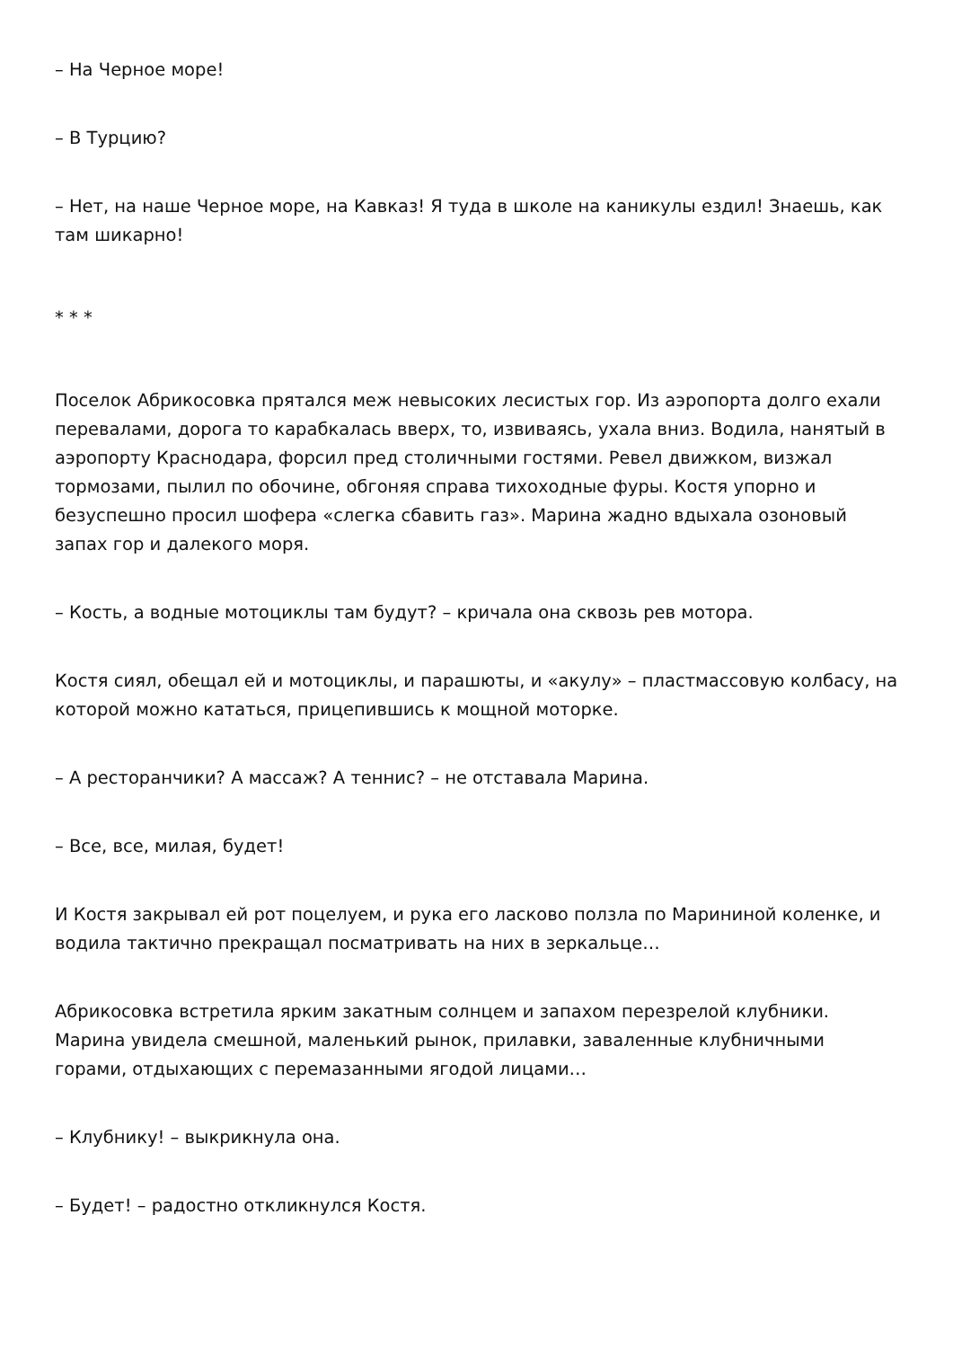– На Черное море!
– В Турцию?
– Нет, на наше Черное море, на Кавказ! Я туда в школе на каникулы ездил! Знаешь, как там шикарно!
* * *
Поселок Абрикосовка прятался меж невысоких лесистых гор. Из аэропорта долго ехали перевалами, дорога то карабкалась вверх, то, извиваясь, ухала вниз. Водила, нанятый в аэропорту Краснодара, форсил пред столичными гостями. Ревел движком, визжал тормозами, пылил по обочине, обгоняя справа тихоходные фуры. Костя упорно и безуспешно просил шофера «слегка сбавить газ». Марина жадно вдыхала озоновый запах гор и далекого моря.
– Кость, а водные мотоциклы там будут? – кричала она сквозь рев мотора.
Костя сиял, обещал ей и мотоциклы, и парашюты, и «акулу» – пластмассовую колбасу, на которой можно кататься, прицепившись к мощной моторке.
– А ресторанчики? А массаж? А теннис? – не отставала Марина.
– Все, все, милая, будет!
И Костя закрывал ей рот поцелуем, и рука его ласково ползла по Марининой коленке, и водила тактично прекращал посматривать на них в зеркальце…
Абрикосовка встретила ярким закатным солнцем и запахом перезрелой клубники. Марина увидела смешной, маленький рынок, прилавки, заваленные клубничными горами, отдыхающих с перемазанными ягодой лицами…
– Клубнику! – выкрикнула она.
– Будет! – радостно откликнулся Костя.